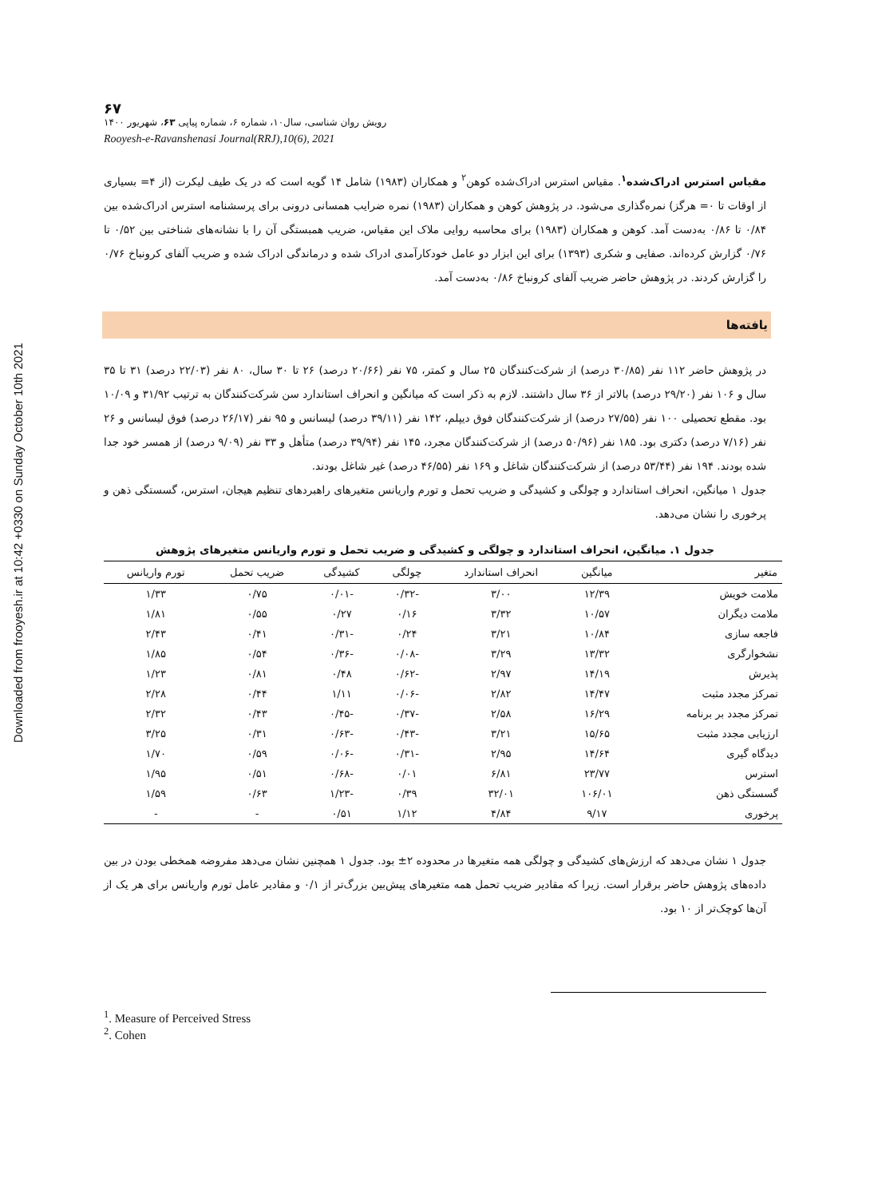Downloaded from frooyesh.ir at 10:42 +0330 on Sunday October 10th 2021
۶۷
رویش روان شناسی، سال۱۰، شماره ۶، شماره پیاپی ۶۳، شهریور ۱۴۰۰
Rooyesh-e-Ravanshenasi Journal(RRJ),10(6), 2021
مقیاس استرس ادراک‌شده<sup>۱</sup>. مقیاس استرس ادراک‌شده کوهن<sup>۲</sup> و همکاران (۱۹۸۳) شامل ۱۴ گویه است که در یک طیف لیکرت (از ۴= بسیاری از اوقات تا ۰= هرگز) نمره‌گذاری می‌شود. در پژوهش کوهن و همکاران (۱۹۸۳) نمره ضرایب همسانی درونی برای پرسشنامه استرس ادراک‌شده بین ۰/۸۴ تا ۰/۸۶ به‌دست آمد. کوهن و همکاران (۱۹۸۳) برای محاسبه روایی ملاک این مقیاس، ضریب همبستگی آن را با نشانه‌های شناختی بین ۰/۵۲ تا ۰/۷۶ گزارش کرده‌اند. صفایی و شکری (۱۳۹۳) برای این ابزار دو عامل خودکارآمدی ادراک شده و درماندگی ادراک شده و ضریب آلفای کرونباخ ۰/۷۶ را گزارش کردند. در پژوهش حاضر ضریب آلفای کرونباخ ۰/۸۶ به‌دست آمد.
یافته‌ها
در پژوهش حاضر ۱۱۲ نفر (۳۰/۸۵ درصد) از شرکت‌کنندگان ۲۵ سال و کمتر، ۷۵ نفر (۲۰/۶۶ درصد) ۲۶ تا ۳۰ سال، ۸۰ نفر (۲۲/۰۳ درصد) ۳۱ تا ۳۵ سال و ۱۰۶ نفر (۲۹/۲۰ درصد) بالاتر از ۳۶ سال داشتند. لازم به ذکر است که میانگین و انحراف استاندارد سن شرکت‌کنندگان به ترتیب ۳۱/۹۲ و ۱۰/۰۹ بود. مقطع تحصیلی ۱۰۰ نفر (۲۷/۵۵ درصد) از شرکت‌کنندگان فوق دیپلم، ۱۴۲ نفر (۳۹/۱۱ درصد) لیسانس و ۹۵ نفر (۲۶/۱۷ درصد) فوق لیسانس و ۲۶ نفر (۷/۱۶ درصد) دکتری بود. ۱۸۵ نفر (۵۰/۹۶ درصد) از شرکت‌کنندگان مجرد، ۱۴۵ نفر (۳۹/۹۴ درصد) متأهل و ۳۳ نفر (۹/۰۹ درصد) از همسر خود جدا شده بودند. ۱۹۴ نفر (۵۳/۴۴ درصد) از شرکت‌کنندگان شاغل و ۱۶۹ نفر (۴۶/۵۵ درصد) غیر شاغل بودند.
جدول ۱ میانگین، انحراف استاندارد و چولگی و کشیدگی و ضریب تحمل و تورم واریانس متغیرهای راهبردهای تنظیم هیجان، استرس، گسستگی ذهن و پرخوری را نشان می‌دهد.
جدول ۱. میانگین، انحراف استاندارد و چولگی و کشیدگی و ضریب تحمل و تورم واریانس متغیرهای پژوهش
| متغیر | میانگین | انحراف استاندارد | چولگی | کشیدگی | ضریب تحمل | تورم واریانس |
| --- | --- | --- | --- | --- | --- | --- |
| ملامت خویش | ۱۲/۳۹ | ۳/۰۰ | -۰/۳۲ | -۰/۰۱ | ۰/۷۵ | ۱/۳۳ |
| ملامت دیگران | ۱۰/۵۷ | ۳/۳۲ | ۰/۱۶ | ۰/۲۷ | ۰/۵۵ | ۱/۸۱ |
| فاجعه سازی | ۱۰/۸۴ | ۳/۲۱ | ۰/۲۴ | -۰/۳۱ | ۰/۴۱ | ۲/۴۳ |
| نشخوارگری | ۱۳/۳۲ | ۳/۲۹ | -۰/۰۸ | -۰/۳۶ | ۰/۵۴ | ۱/۸۵ |
| پذیرش | ۱۴/۱۹ | ۲/۹۷ | -۰/۶۲ | ۰/۴۸ | ۰/۸۱ | ۱/۲۳ |
| تمرکز مجدد مثبت | ۱۴/۴۷ | ۲/۸۲ | -۰/۰۶ | ۱/۱۱ | ۰/۴۴ | ۲/۲۸ |
| تمرکز مجدد بر برنامه | ۱۶/۲۹ | ۲/۵۸ | -۰/۳۷ | -۰/۴۵ | ۰/۴۳ | ۲/۳۲ |
| ارزیابی مجدد مثبت | ۱۵/۶۵ | ۳/۲۱ | -۰/۴۳ | -۰/۶۳ | ۰/۳۱ | ۳/۲۵ |
| دیدگاه گیری | ۱۴/۶۴ | ۲/۹۵ | -۰/۳۱ | -۰/۰۶ | ۰/۵۹ | ۱/۷۰ |
| استرس | ۲۳/۷۷ | ۶/۸۱ | ۰/۰۱ | -۰/۶۸ | ۰/۵۱ | ۱/۹۵ |
| گسستگی ذهن | ۱۰۶/۰۱ | ۳۲/۰۱ | ۰/۳۹ | -۱/۲۳ | ۰/۶۳ | ۱/۵۹ |
| پرخوری | ۹/۱۷ | ۴/۸۴ | ۱/۱۲ | ۰/۵۱ | - | - |
جدول ۱ نشان می‌دهد که ارزش‌های کشیدگی و چولگی همه متغیرها در محدوده ۲± بود. جدول ۱ همچنین نشان می‌دهد مفروضه همخطی بودن در بین داده‌های پژوهش حاضر برقرار است. زیرا که مقادیر ضریب تحمل همه متغیرهای پیش‌بین بزرگ‌تر از ۰/۱ و مقادیر عامل تورم واریانس برای هر یک از آن‌ها کوچک‌تر از ۱۰ بود.
<sup>1</sup>. Measure of Perceived Stress
<sup>2</sup>. Cohen